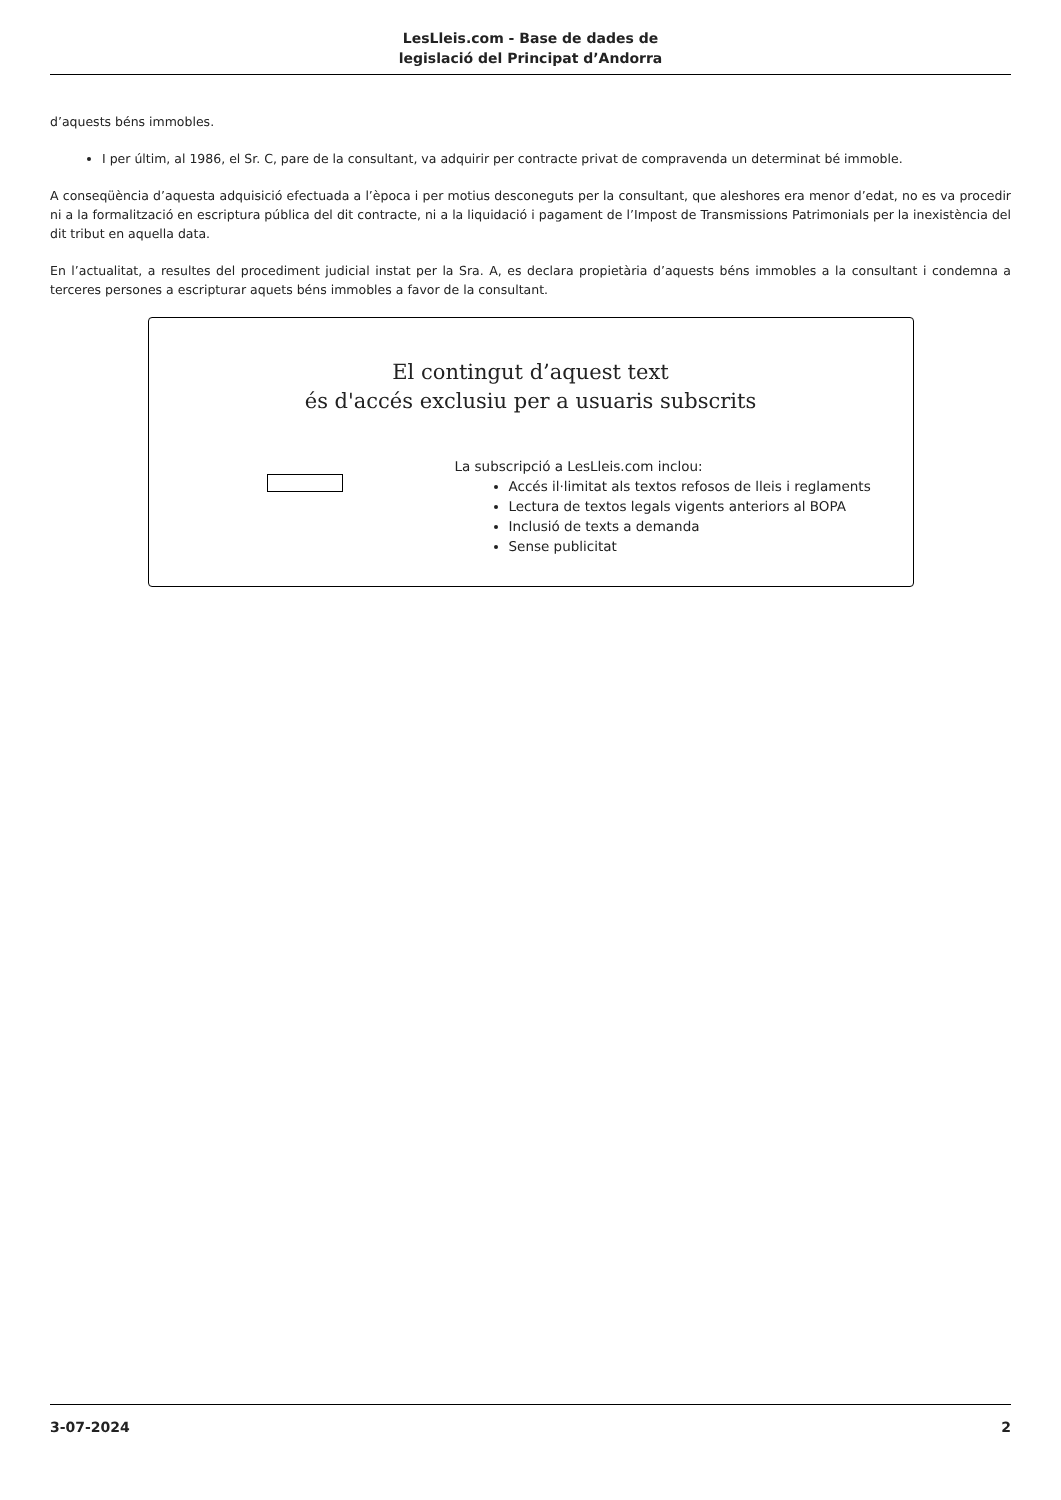LesLleis.com - Base de dades de
legislació del Principat d’Andorra
d’aquests béns immobles.
I per últim, al 1986, el Sr. C, pare de la consultant, va adquirir per contracte privat de compravenda un determinat bé immoble.
A conseqüència d’aquesta adquisició efectuada a l’època i per motius desconeguts per la consultant, que aleshores era menor d’edat, no es va procedir ni a la formalització en escriptura pública del dit contracte, ni a la liquidació i pagament de l’Impost de Transmissions Patrimonials per la inexistència del dit tribut en aquella data.
En l’actualitat, a resultes del procediment judicial instat per la Sra. A, es declara propietària d’aquests béns immobles a la consultant i condemna a terceres persones a escripturar aquets béns immobles a favor de la consultant.
El contingut d’aquest text
és d'accés exclusiu per a usuaris subscrits
La subscripció a LesLleis.com inclou:
Accés il·limitat als textos refosos de lleis i reglaments
Lectura de textos legals vigents anteriors al BOPA
Inclusió de texts a demanda
Sense publicitat
3-07-2024 2